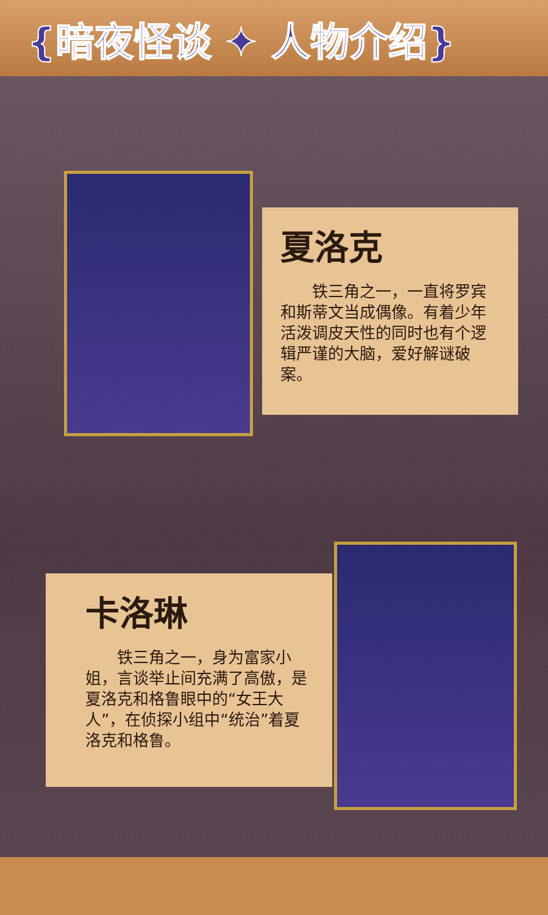{暗夜怪谈 ✦ 人物介绍}
夏洛克
铁三角之一，一直将罗宾和斯蒂文当成偶像。有着少年活泼调皮天性的同时也有个逻辑严谨的大脑，爱好解谜破案。
卡洛琳
铁三角之一，身为富家小姐，言谈举止间充满了高傲，是夏洛克和格鲁眼中的“女王大人”，在侦探小组中“统治”着夏洛克和格鲁。